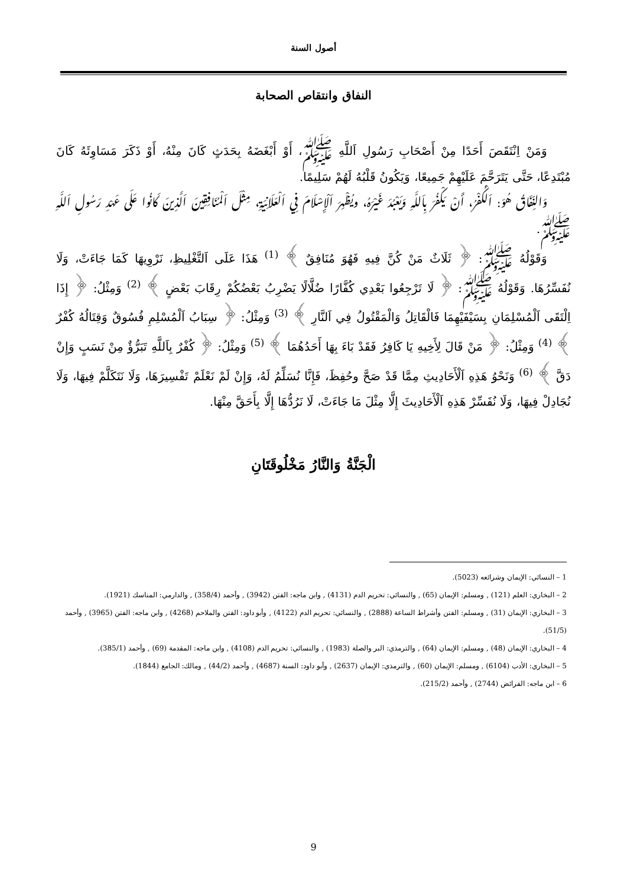أصول السنة
النفاق وانتقاص الصحابة
وَمَنْ اِنْتَقَصَ أَحَدًا مِنْ أَصْحَابِ رَسُولِ اَللَّهِ ﷺ، أَوْ أَبْغَضَهُ بِحَدَثٍ كَانَ مِنْهُ، أَوْ ذَكَرَ مَسَاوِئَهُ كَانَ مُبْتَدِعًا، حَتَّى يَتَرَحَّمَ عَلَيْهِمْ جَمِيعًا، وَيَكُونُ قَلْبُهُ لَهُمْ سَلِيمًا.
وَالنِّفَاقُ هُوَ: اَلْكُفْرُ، أَنْ يَكْفُرَ بِاَللَّهِ وَيَعْبُدَ غَيْرَهُ، ويُظْهِرَ اَلْإِسْلَامَ فِي اَلْعَلَانِيَةِ، مِثْلَ اَلْمُنَافِقِينَ اَلَّذِينَ كَانُوا عَلَى عَهْدِ رَسُولِ اَللَّهِ ﷺ.
وَقَوْلُهُ ﷺ: ﴿ ثَلَاثٌ مَنْ كُنَّ فِيهِ فَهُوَ مُنَافِقٌ ﴾ <sup>(1)</sup> هَذَا عَلَى اَلتَّغْلِيظِ، نَرْوِيهَا كَمَا جَاءَتْ، وَلَا نُفَسِّرُهَا. وَقَوْلُهُ ﷺ: ﴿ لَا تَرْجِعُوا بَعْدِي كُفَّارًا ضُلَّالًا يَضْرِبُ بَعْضُكُمْ رِقَابَ بَعْضٍ ﴾ <sup>(2)</sup> وَمِثْلُ: ﴿ إِذَا اِلْتَقَى اَلْمُسْلِمَانِ بِسَيْفَيْهِمَا فَالْقَاتِلُ وَالْمَقْتُولُ فِي اَلنَّارِ ﴾ <sup>(3)</sup> وَمِثْلُ: ﴿ سِبَابُ اَلْمُسْلِمِ فُسُوقٌ وَقِتَالُهُ كُفْرٌ ﴾ <sup>(4)</sup> وَمِثْلُ: ﴿ مَنْ قَالَ لِأَخِيهِ يَا كَافِرُ فَقَدْ بَاءَ بِهَا أَحَدُهُمَا ﴾ <sup>(5)</sup> وَمِثْلُ: ﴿ كُفْرٌ بِاَللَّهِ تَبَرُّؤٌ مِنْ نَسَبٍ وَإِنْ دَقَّ ﴾ <sup>(6)</sup> وَنَحْوُ هَذِهِ اَلْأَحَادِيثِ مِمَّا قَدْ صَحَّ وحُفِظَ، فَإِنَّا نُسَلِّمُ لَهُ، وَإِنْ لَمْ نَعْلَمْ تَفْسِيرَهَا، وَلَا نَتَكَلَّمْ فِيهَا، وَلَا نُجَادِلْ فِيهَا، وَلَا نُفَسِّرْ هَذِهِ اَلْأَحَادِيثَ إِلَّا مِثْلَ مَا جَاءَتْ، لَا نَرُدُّهَا إِلَّا بِأَحَقَّ مِنْهَا.
الْجَنَّةُ وَالنَّارُ مَخْلُوقَتَانِ
1 – النسائي: الإيمان وشرائعه (5023).
2 – البخاري: العلم (121) , ومسلم: الإيمان (65) , والنسائي: تحريم الدم (4131) , وابن ماجه: الفتن (3942) , وأحمد (358/4) , والدارمي: المناسك (1921).
3 – البخاري: الإيمان (31) , ومسلم: الفتن وأشراط الساعة (2888) , والنسائي: تحريم الدم (4122) , وأبو داود: الفتن والملاحم (4268) , وابن ماجه: الفتن (3965) , وأحمد (51/5).
4 – البخاري: الإيمان (48) , ومسلم: الإيمان (64) , والترمذي: البر والصلة (1983) , والنسائي: تحريم الدم (4108) , وابن ماجه: المقدمة (69) , وأحمد (385/1).
5 – البخاري: الأدب (6104) , ومسلم: الإيمان (60) , والترمذي: الإيمان (2637) , وأبو داود: السنة (4687) , وأحمد (44/2) , ومالك: الجامع (1844).
6 – ابن ماجه: الفرائض (2744) , وأحمد (215/2).
9